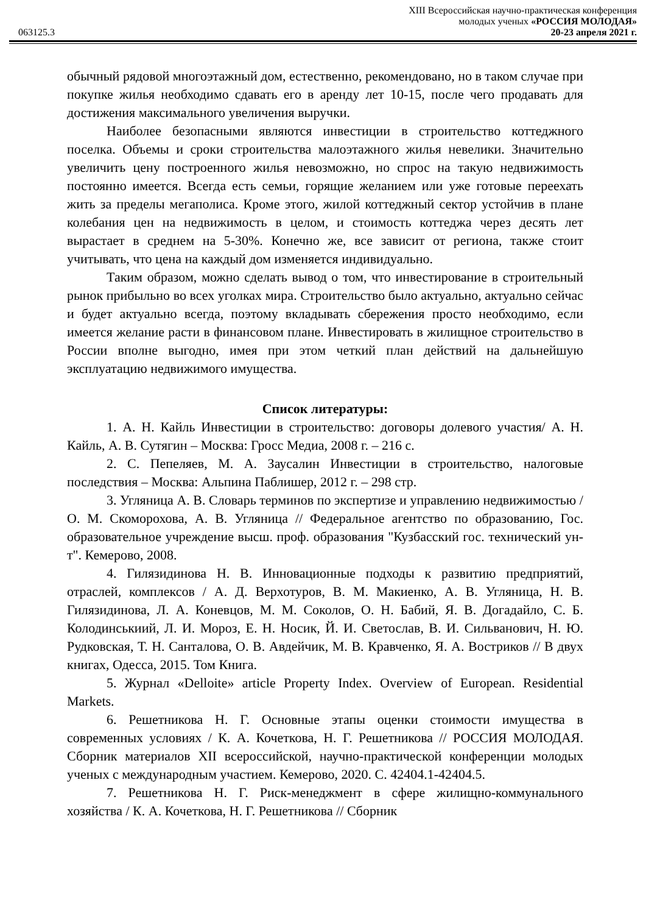XIII Всероссийская научно-практическая конференция
молодых ученых «РОССИЯ МОЛОДАЯ»
063125.3 20-23 апреля 2021 г.
обычный рядовой многоэтажный дом, естественно, рекомендовано, но в таком случае при покупке жилья необходимо сдавать его в аренду лет 10-15, после чего продавать для достижения максимального увеличения выручки.
Наиболее безопасными являются инвестиции в строительство коттеджного поселка. Объемы и сроки строительства малоэтажного жилья невелики. Значительно увеличить цену построенного жилья невозможно, но спрос на такую недвижимость постоянно имеется. Всегда есть семьи, горящие желанием или уже готовые переехать жить за пределы мегаполиса. Кроме этого, жилой коттеджный сектор устойчив в плане колебания цен на недвижимость в целом, и стоимость коттеджа через десять лет вырастает в среднем на 5-30%. Конечно же, все зависит от региона, также стоит учитывать, что цена на каждый дом изменяется индивидуально.
Таким образом, можно сделать вывод о том, что инвестирование в строительный рынок прибыльно во всех уголках мира. Строительство было актуально, актуально сейчас и будет актуально всегда, поэтому вкладывать сбережения просто необходимо, если имеется желание расти в финансовом плане. Инвестировать в жилищное строительство в России вполне выгодно, имея при этом четкий план действий на дальнейшую эксплуатацию недвижимого имущества.
Список литературы:
1. А. Н. Кайль Инвестиции в строительство: договоры долевого участия/ А. Н. Кайль, А. В. Сутягин – Москва: Гросс Медиа, 2008 г. – 216 с.
2. С. Пепеляев, М. А. Заусалин Инвестиции в строительство, налоговые последствия – Москва: Альпина Паблишер, 2012 г. – 298 стр.
3. Угляница А. В. Словарь терминов по экспертизе и управлению недвижимостью / О. М. Скоморохова, А. В. Угляница // Федеральное агентство по образованию, Гос. образовательное учреждение высш. проф. образования "Кузбасский гос. технический ун-т". Кемерово, 2008.
4. Гилязидинова Н. В. Инновационные подходы к развитию предприятий, отраслей, комплексов / А. Д. Верхотуров, В. М. Макиенко, А. В. Угляница, Н. В. Гилязидинова, Л. А. Коневцов, М. М. Соколов, О. Н. Бабий, Я. В. Догадайло, С. Б. Колодинськиий, Л. И. Мороз, Е. Н. Носик, Й. И. Светослав, В. И. Сильванович, Н. Ю. Рудковская, Т. Н. Санталова, О. В. Авдейчик, М. В. Кравченко, Я. А. Востриков // В двух книгах, Одесса, 2015. Том Книга.
5. Журнал «Delloite» article Property Index. Overview of European. Residential Markets.
6. Решетникова Н. Г. Основные этапы оценки стоимости имущества в современных условиях / К. А. Кочеткова, Н. Г. Решетникова // РОССИЯ МОЛОДАЯ. Сборник материалов XII всероссийской, научно-практической конференции молодых ученых с международным участием. Кемерово, 2020. С. 42404.1-42404.5.
7. Решетникова Н. Г. Риск-менеджмент в сфере жилищно-коммунального хозяйства / К. А. Кочеткова, Н. Г. Решетникова // Сборник